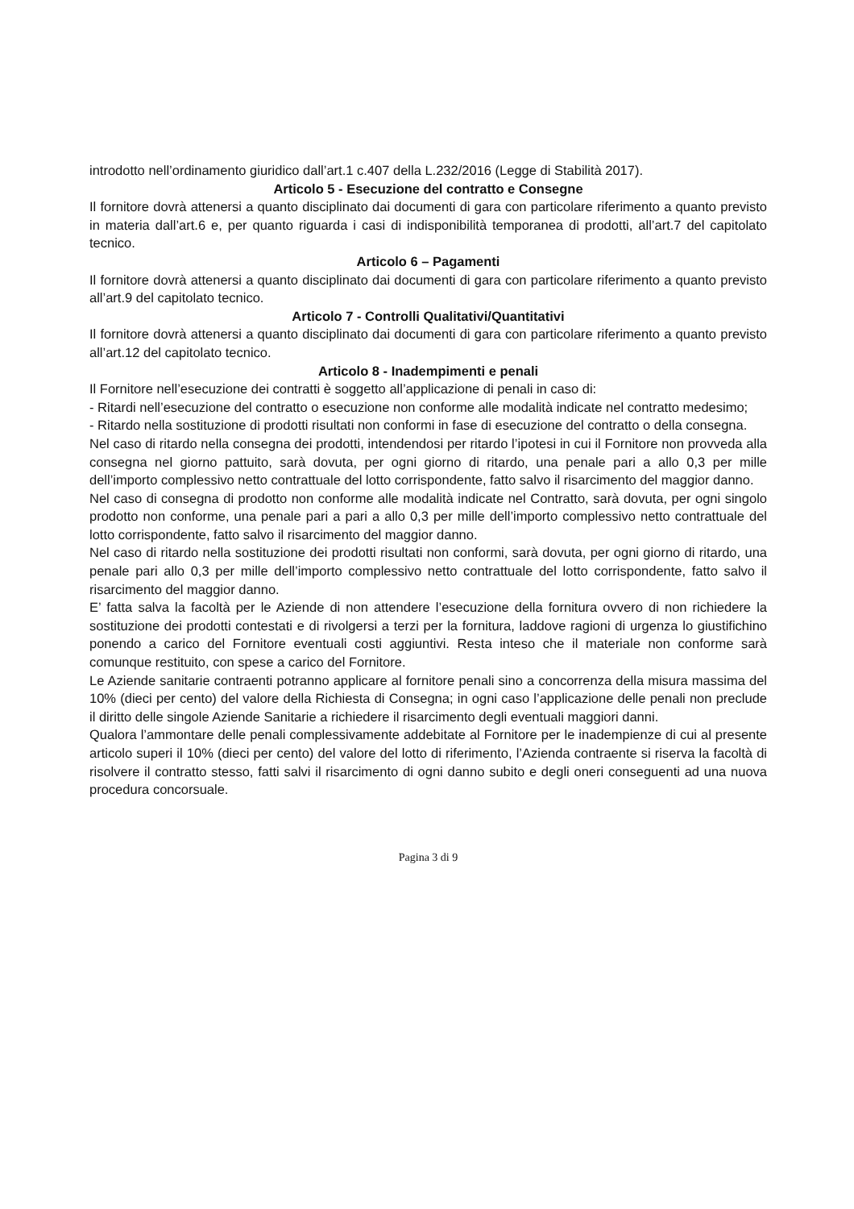introdotto nell’ordinamento giuridico dall’art.1 c.407 della L.232/2016 (Legge di Stabilità 2017).
Articolo 5 - Esecuzione del contratto e Consegne
Il fornitore dovrà attenersi a quanto disciplinato dai documenti di gara con particolare riferimento a quanto previsto in materia dall’art.6 e, per quanto riguarda i casi di indisponibilità temporanea di prodotti, all’art.7 del capitolato tecnico.
Articolo 6 – Pagamenti
Il fornitore dovrà attenersi a quanto disciplinato dai documenti di gara con particolare riferimento a quanto previsto all’art.9 del capitolato tecnico.
Articolo 7 - Controlli Qualitativi/Quantitativi
Il fornitore dovrà attenersi a quanto disciplinato dai documenti di gara con particolare riferimento a quanto previsto all’art.12 del capitolato tecnico.
Articolo 8 - Inadempimenti e penali
Il Fornitore nell’esecuzione dei contratti è soggetto all’applicazione di penali in caso di:
- Ritardi nell’esecuzione del contratto o esecuzione non conforme alle modalità indicate nel contratto medesimo;
- Ritardo nella sostituzione di prodotti risultati non conformi in fase di esecuzione del contratto o della consegna.
Nel caso di ritardo nella consegna dei prodotti, intendendosi per ritardo l’ipotesi in cui il Fornitore non provveda alla consegna nel giorno pattuito, sarà dovuta, per ogni giorno di ritardo, una penale pari a allo 0,3 per mille dell’importo complessivo netto contrattuale del lotto corrispondente, fatto salvo il risarcimento del maggior danno.
Nel caso di consegna di prodotto non conforme alle modalità indicate nel Contratto, sarà dovuta, per ogni singolo prodotto non conforme, una penale pari a pari a allo 0,3 per mille dell’importo complessivo netto contrattuale del lotto corrispondente, fatto salvo il risarcimento del maggior danno.
Nel caso di ritardo nella sostituzione dei prodotti risultati non conformi, sarà dovuta, per ogni giorno di ritardo, una penale pari allo 0,3 per mille dell’importo complessivo netto contrattuale del lotto corrispondente, fatto salvo il risarcimento del maggior danno.
E’ fatta salva la facoltà per le Aziende di non attendere l’esecuzione della fornitura ovvero di non richiedere la sostituzione dei prodotti contestati e di rivolgersi a terzi per la fornitura, laddove ragioni di urgenza lo giustifichino ponendo a carico del Fornitore eventuali costi aggiuntivi. Resta inteso che il materiale non conforme sarà comunque restituito, con spese a carico del Fornitore.
Le Aziende sanitarie contraenti potranno applicare al fornitore penali sino a concorrenza della misura massima del 10% (dieci per cento) del valore della Richiesta di Consegna; in ogni caso l’applicazione delle penali non preclude il diritto delle singole Aziende Sanitarie a richiedere il risarcimento degli eventuali maggiori danni.
Qualora l’ammontare delle penali complessivamente addebitate al Fornitore per le inadempienze di cui al presente articolo superi il 10% (dieci per cento) del valore del lotto di riferimento, l’Azienda contraente si riserva la facoltà di risolvere il contratto stesso, fatti salvi il risarcimento di ogni danno subito e degli oneri conseguenti ad una nuova procedura concorsuale.
Pagina 3 di 9